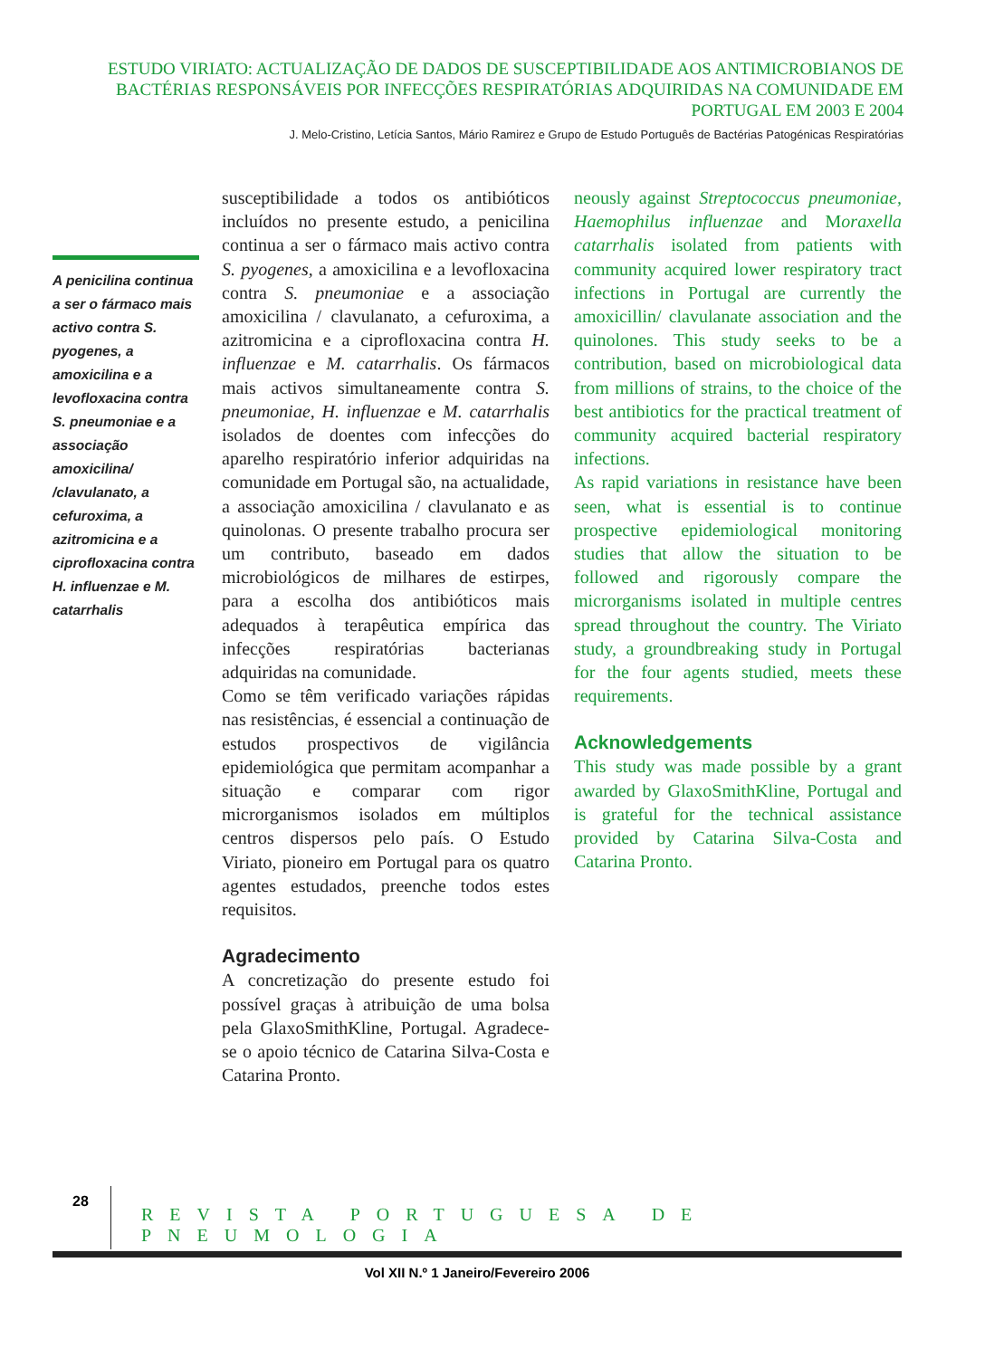ESTUDO VIRIATO: ACTUALIZAÇÃO DE DADOS DE SUSCEPTIBILIDADE AOS ANTIMICROBIANOS DE BACTÉRIAS RESPONSÁVEIS POR INFECÇÕES RESPIRATÓRIAS ADQUIRIDAS NA COMUNIDADE EM PORTUGAL EM 2003 E 2004
J. Melo-Cristino, Letícia Santos, Mário Ramirez e Grupo de Estudo Português de Bactérias Patogénicas Respiratórias
A penicilina continua a ser o fármaco mais activo contra S. pyogenes, a amoxicilina e a levofloxacina contra S. pneumoniae e a associação amoxicilina/ /clavulanato, a cefuroxima, a azitromicina e a ciprofloxacina contra H. influenzae e M. catarrhalis
susceptibilidade a todos os antibióticos incluídos no presente estudo, a penicilina continua a ser o fármaco mais activo contra S. pyogenes, a amoxicilina e a levofloxacina contra S. pneumoniae e a associação amoxicilina / clavulanato, a cefuroxima, a azitromicina e a ciprofloxacina contra H. influenzae e M. catarrhalis. Os fármacos mais activos simultaneamente contra S. pneumoniae, H. influenzae e M. catarrhalis isolados de doentes com infecções do aparelho respiratório inferior adquiridas na comunidade em Portugal são, na actualidade, a associação amoxicilina / clavulanato e as quinolonas. O presente trabalho procura ser um contributo, baseado em dados microbiológicos de milhares de estirpes, para a escolha dos antibióticos mais adequados à terapêutica empírica das infecções respiratórias bacterianas adquiridas na comunidade.
Como se têm verificado variações rápidas nas resistências, é essencial a continuação de estudos prospectivos de vigilância epidemiológica que permitam acompanhar a situação e comparar com rigor microrganismos isolados em múltiplos centros dispersos pelo país. O Estudo Viriato, pioneiro em Portugal para os quatro agentes estudados, preenche todos estes requisitos.
Agradecimento
A concretização do presente estudo foi possível graças à atribuição de uma bolsa pela GlaxoSmithKline, Portugal. Agradece-se o apoio técnico de Catarina Silva-Costa e Catarina Pronto.
neously against Streptococcus pneumoniae, Haemophilus influenzae and Moraxella catarrhalis isolated from patients with community acquired lower respiratory tract infections in Portugal are currently the amoxicillin/ clavulanate association and the quinolones. This study seeks to be a contribution, based on microbiological data from millions of strains, to the choice of the best antibiotics for the practical treatment of community acquired bacterial respiratory infections.
As rapid variations in resistance have been seen, what is essential is to continue prospective epidemiological monitoring studies that allow the situation to be followed and rigorously compare the microrganisms isolated in multiple centres spread throughout the country. The Viriato study, a groundbreaking study in Portugal for the four agents studied, meets these requirements.
Acknowledgements
This study was made possible by a grant awarded by GlaxoSmithKline, Portugal and is grateful for the technical assistance provided by Catarina Silva-Costa and Catarina Pronto.
28
REVISTA PORTUGUESA DE PNEUMOLOGIA
Vol XII N.º 1 Janeiro/Fevereiro 2006